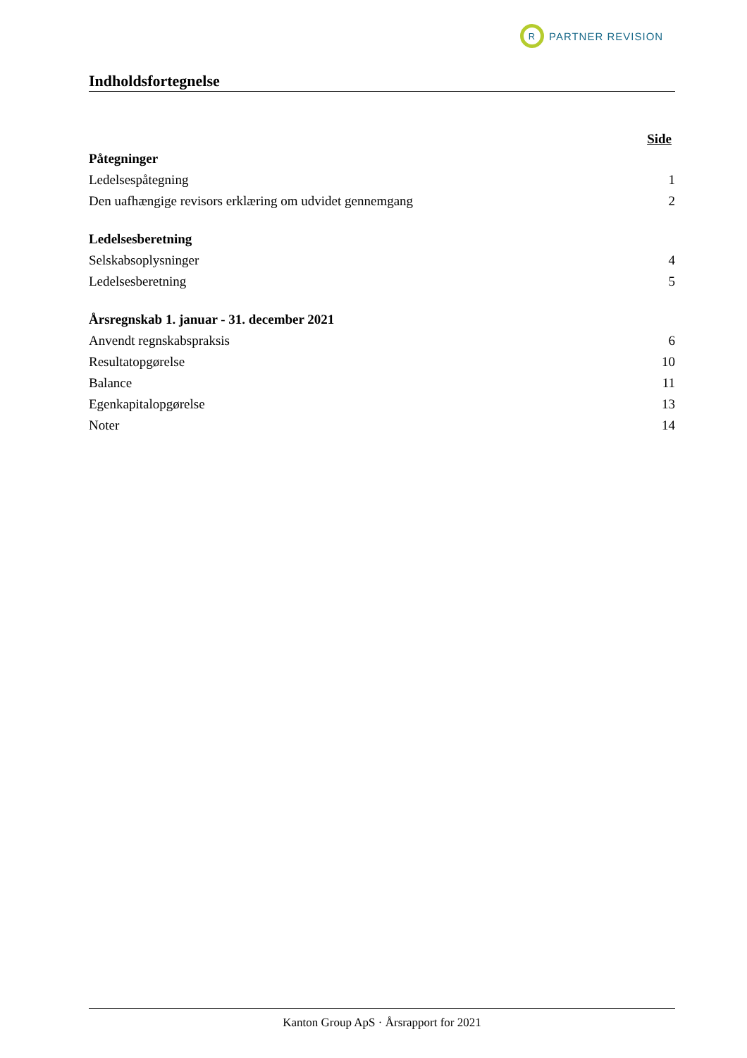R
PARTNER REVISION
Indholdsfortegnelse
Side
Påtegninger
Ledelsespåtegning 1
Den uafhængige revisors erklæring om udvidet gennemgang 2
Ledelsesberetning
Selskabsoplysninger 4
Ledelsesberetning 5
Årsregnskab 1. januar - 31. december 2021
Anvendt regnskabspraksis 6
Resultatopgørelse 10
Balance 11
Egenkapitalopgørelse 13
Noter 14
Kanton Group ApS · Årsrapport for 2021